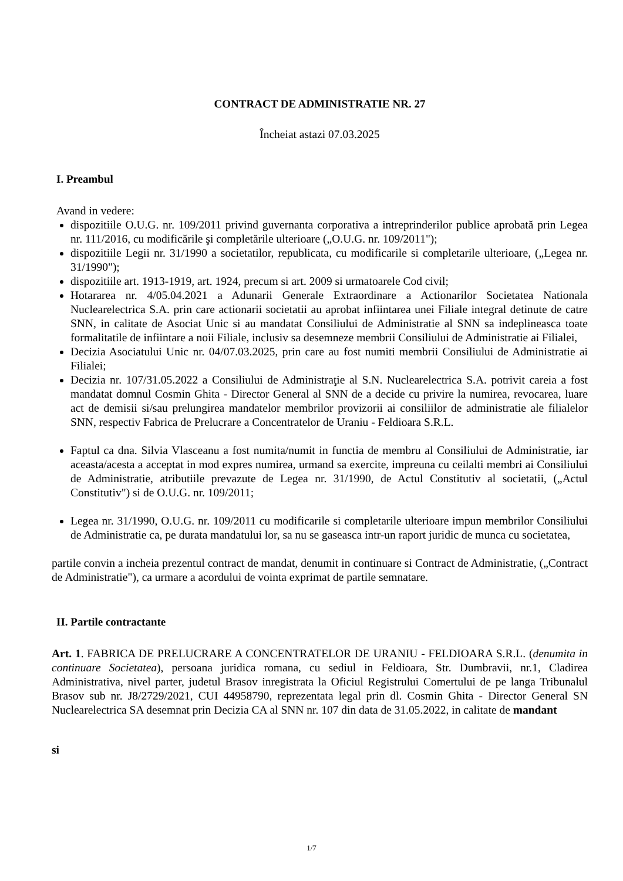CONTRACT DE ADMINISTRATIE NR. 27
Încheiat astazi 07.03.2025
I. Preambul
Avand in vedere:
dispozitiile O.U.G. nr. 109/2011 privind guvernanta corporativa a intreprinderilor publice aprobată prin Legea nr. 111/2016, cu modificările şi completările ulterioare („O.U.G. nr. 109/2011");
dispozitiile Legii nr. 31/1990 a societatilor, republicata, cu modificarile si completarile ulterioare, („Legea nr. 31/1990");
dispozitiile art. 1913-1919, art. 1924, precum si art. 2009 si urmatoarele Cod civil;
Hotararea nr. 4/05.04.2021 a Adunarii Generale Extraordinare a Actionarilor Societatea Nationala Nuclearelectrica S.A. prin care actionarii societatii au aprobat infiintarea unei Filiale integral detinute de catre SNN, in calitate de Asociat Unic si au mandatat Consiliului de Administratie al SNN sa indeplineasca toate formalitatile de infiintare a noii Filiale, inclusiv sa desemneze membrii Consiliului de Administratie ai Filialei,
Decizia Asociatului Unic nr. 04/07.03.2025, prin care au fost numiti membrii Consiliului de Administratie ai Filialei;
Decizia nr. 107/31.05.2022 a Consiliului de Administraţie al S.N. Nuclearelectrica S.A. potrivit careia a fost mandatat domnul Cosmin Ghita - Director General al SNN de a decide cu privire la numirea, revocarea, luare act de demisii si/sau prelungirea mandatelor membrilor provizorii ai consiliilor de administratie ale filialelor SNN, respectiv Fabrica de Prelucrare a Concentratelor de Uraniu - Feldioara S.R.L.
Faptul ca dna. Silvia Vlasceanu a fost numita/numit in functia de membru al Consiliului de Administratie, iar aceasta/acesta a acceptat in mod expres numirea, urmand sa exercite, impreuna cu ceilalti membri ai Consiliului de Administratie, atributiile prevazute de Legea nr. 31/1990, de Actul Constitutiv al societatii, („Actul Constitutiv") si de O.U.G. nr. 109/2011;
Legea nr. 31/1990, O.U.G. nr. 109/2011 cu modificarile si completarile ulterioare impun membrilor Consiliului de Administratie ca, pe durata mandatului lor, sa nu se gaseasca intr-un raport juridic de munca cu societatea,
partile convin a incheia prezentul contract de mandat, denumit in continuare si Contract de Administratie, („Contract de Administratie"), ca urmare a acordului de vointa exprimat de partile semnatare.
II. Partile contractante
Art. 1. FABRICA DE PRELUCRARE A CONCENTRATELOR DE URANIU - FELDIOARA S.R.L. (denumita in continuare Societatea), persoana juridica romana, cu sediul in Feldioara, Str. Dumbravii, nr.1, Cladirea Administrativa, nivel parter, judetul Brasov inregistrata la Oficiul Registrului Comertului de pe langa Tribunalul Brasov sub nr. J8/2729/2021, CUI 44958790, reprezentata legal prin dl. Cosmin Ghita - Director General SN Nuclearelectrica SA desemnat prin Decizia CA al SNN nr. 107 din data de 31.05.2022, in calitate de mandant
si
1/7